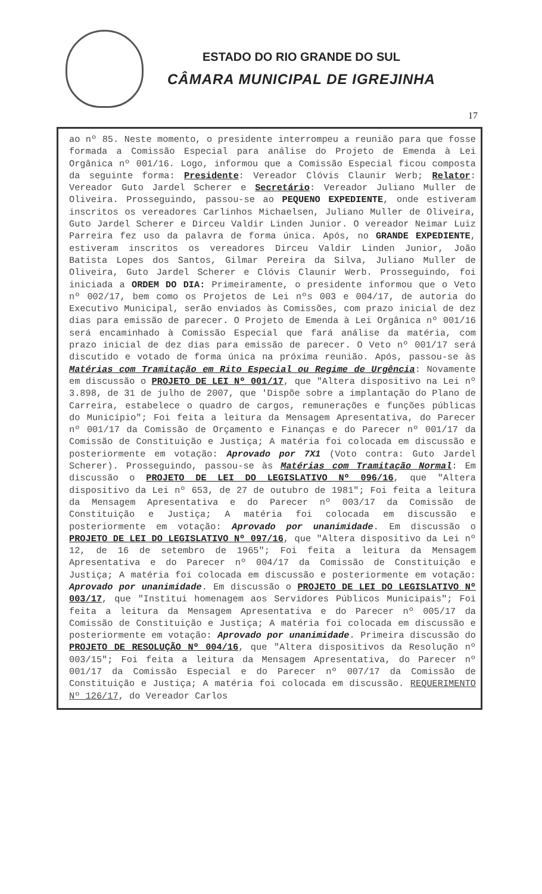ESTADO DO RIO GRANDE DO SUL
CÂMARA MUNICIPAL DE IGREJINHA
17
ao nº 85. Neste momento, o presidente interrompeu a reunião para que fosse formada a Comissão Especial para análise do Projeto de Emenda à Lei Orgânica nº 001/16. Logo, informou que a Comissão Especial ficou composta da seguinte forma: Presidente: Vereador Clóvis Claunir Werb; Relator: Vereador Guto Jardel Scherer e Secretário: Vereador Juliano Muller de Oliveira. Prosseguindo, passou-se ao PEQUENO EXPEDIENTE, onde estiveram inscritos os vereadores Carlinhos Michaelsen, Juliano Muller de Oliveira, Guto Jardel Scherer e Dirceu Valdir Linden Junior. O vereador Neimar Luiz Parreira fez uso da palavra de forma única. Após, no GRANDE EXPEDIENTE, estiveram inscritos os vereadores Dirceu Valdir Linden Junior, João Batista Lopes dos Santos, Gilmar Pereira da Silva, Juliano Muller de Oliveira, Guto Jardel Scherer e Clóvis Claunir Werb. Prosseguindo, foi iniciada a ORDEM DO DIA: Primeiramente, o presidente informou que o Veto nº 002/17, bem como os Projetos de Lei nºs 003 e 004/17, de autoria do Executivo Municipal, serão enviados às Comissões, com prazo inicial de dez dias para emissão de parecer. O Projeto de Emenda à Lei Orgânica nº 001/16 será encaminhado à Comissão Especial que fará análise da matéria, com prazo inicial de dez dias para emissão de parecer. O Veto nº 001/17 será discutido e votado de forma única na próxima reunião. Após, passou-se às Matérias com Tramitação em Rito Especial ou Regime de Urgência: Novamente em discussão o PROJETO DE LEI Nº 001/17, que "Altera dispositivo na Lei nº 3.898, de 31 de julho de 2007, que 'Dispõe sobre a implantação do Plano de Carreira, estabelece o quadro de cargos, remunerações e funções públicas do Município"; Foi feita a leitura da Mensagem Apresentativa, do Parecer nº 001/17 da Comissão de Orçamento e Finanças e do Parecer nº 001/17 da Comissão de Constituição e Justiça; A matéria foi colocada em discussão e posteriormente em votação: Aprovado por 7X1 (Voto contra: Guto Jardel Scherer). Prosseguindo, passou-se às Matérias com Tramitação Normal: Em discussão o PROJETO DE LEI DO LEGISLATIVO Nº 096/16, que "Altera dispositivo da Lei nº 653, de 27 de outubro de 1981"; Foi feita a leitura da Mensagem Apresentativa e do Parecer nº 003/17 da Comissão de Constituição e Justiça; A matéria foi colocada em discussão e posteriormente em votação: Aprovado por unanimidade. Em discussão o PROJETO DE LEI DO LEGISLATIVO Nº 097/16, que "Altera dispositivo da Lei nº 12, de 16 de setembro de 1965"; Foi feita a leitura da Mensagem Apresentativa e do Parecer nº 004/17 da Comissão de Constituição e Justiça; A matéria foi colocada em discussão e posteriormente em votação: Aprovado por unanimidade. Em discussão o PROJETO DE LEI DO LEGISLATIVO Nº 003/17, que "Institui homenagem aos Servidores Públicos Municipais"; Foi feita a leitura da Mensagem Apresentativa e do Parecer nº 005/17 da Comissão de Constituição e Justiça; A matéria foi colocada em discussão e posteriormente em votação: Aprovado por unanimidade. Primeira discussão do PROJETO DE RESOLUÇÃO Nº 004/16, que "Altera dispositivos da Resolução nº 003/15"; Foi feita a leitura da Mensagem Apresentativa, do Parecer nº 001/17 da Comissão Especial e do Parecer nº 007/17 da Comissão de Constituição e Justiça; A matéria foi colocada em discussão. REQUERIMENTO Nº 126/17, do Vereador Carlos